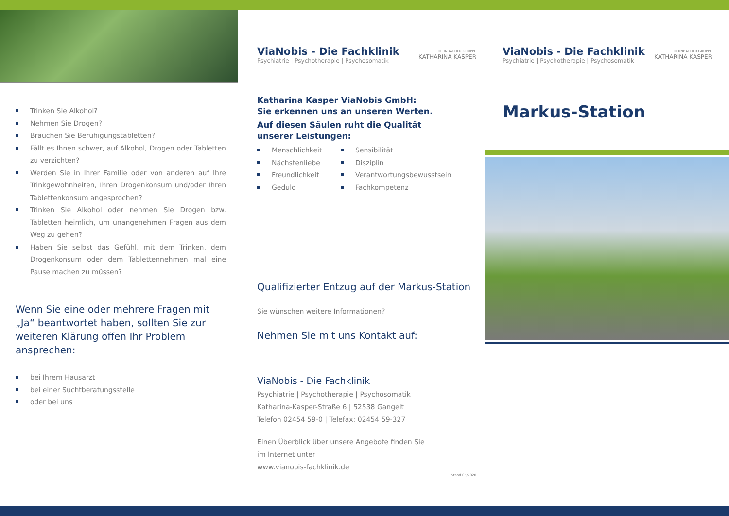Trinken Sie Alkohol?
Nehmen Sie Drogen?
Brauchen Sie Beruhigungstabletten?
Fällt es Ihnen schwer, auf Alkohol, Drogen oder Tabletten zu verzichten?
Werden Sie in Ihrer Familie oder von anderen auf Ihre Trinkgewohnheiten, Ihren Drogenkonsum und/oder Ihren Tablettenkonsum angesprochen?
Trinken Sie Alkohol oder nehmen Sie Drogen bzw. Tabletten heimlich, um unangenehmen Fragen aus dem Weg zu gehen?
Haben Sie selbst das Gefühl, mit dem Trinken, dem Drogenkonsum oder dem Tablettennehmen mal eine Pause machen zu müssen?
Wenn Sie eine oder mehrere Fragen mit „Ja“ beantwortet haben, sollten Sie zur weiteren Klärung offen Ihr Problem ansprechen:
bei Ihrem Hausarzt
bei einer Suchtberatungsstelle
oder bei uns
ViaNobis - Die Fachklinik
Psychiatrie | Psychotherapie | Psychosomatik
DERNBACHER GRUPPE
KATHARINA KASPER
Katharina Kasper ViaNobis GmbH:
Sie erkennen uns an unseren Werten.
Auf diesen Säulen ruht die Qualität
unserer Leistungen:
Menschlichkeit
Nächstenliebe
Freundlichkeit
Geduld
Sensibilität
Disziplin
Verantwortungsbewusstsein
Fachkompetenz
Qualifizierter Entzug auf der Markus-Station
Sie wünschen weitere Informationen?
Nehmen Sie mit uns Kontakt auf:
ViaNobis - Die Fachklinik
Psychiatrie | Psychotherapie | Psychosomatik
Katharina-Kasper-Straße 6 | 52538 Gangelt
Telefon 02454 59-0 | Telefax: 02454 59-327
Einen Überblick über unsere Angebote finden Sie
im Internet unter
www.vianobis-fachklinik.de
Stand 05/2020
ViaNobis - Die Fachklinik
Psychiatrie | Psychotherapie | Psychosomatik
DERNBACHER GRUPPE
KATHARINA KASPER
Markus-Station